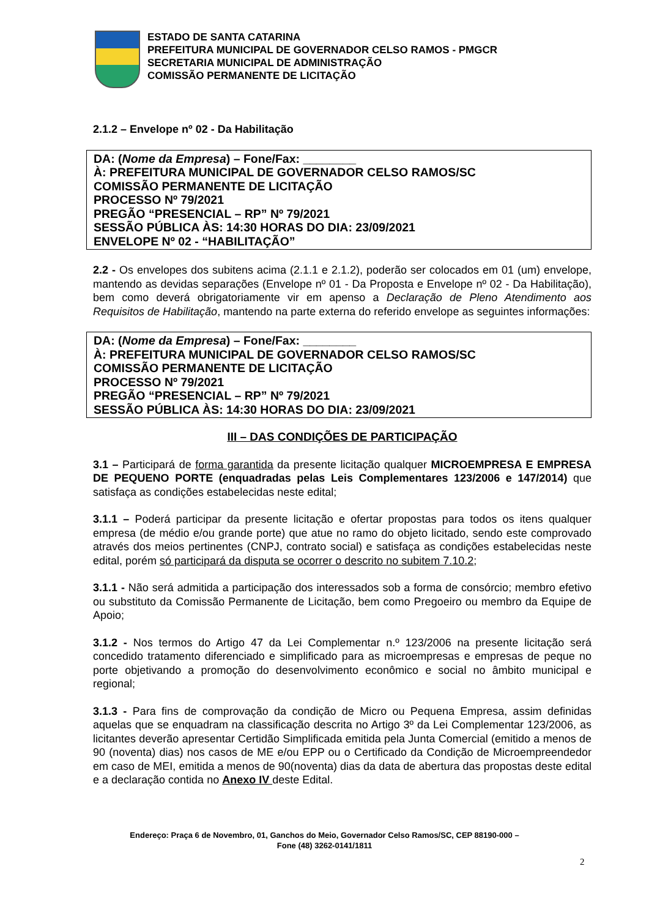ESTADO DE SANTA CATARINA
PREFEITURA MUNICIPAL DE GOVERNADOR CELSO RAMOS - PMGCR
SECRETARIA MUNICIPAL DE ADMINISTRAÇÃO
COMISSÃO PERMANENTE DE LICITAÇÃO
2.1.2 – Envelope nº 02 - Da Habilitação
DA: (Nome da Empresa) – Fone/Fax: ________
À: PREFEITURA MUNICIPAL DE GOVERNADOR CELSO RAMOS/SC
COMISSÃO PERMANENTE DE LICITAÇÃO
PROCESSO Nº 79/2021
PREGÃO “PRESENCIAL – RP” Nº 79/2021
SESSÃO PÚBLICA ÀS: 14:30 HORAS DO DIA: 23/09/2021
ENVELOPE Nº 02 - “HABILITAÇÃO”
2.2 - Os envelopes dos subitens acima (2.1.1 e 2.1.2), poderão ser colocados em 01 (um) envelope, mantendo as devidas separações (Envelope nº 01 - Da Proposta e Envelope nº 02 - Da Habilitação), bem como deverá obrigatoriamente vir em apenso a Declaração de Pleno Atendimento aos Requisitos de Habilitação, mantendo na parte externa do referido envelope as seguintes informações:
DA: (Nome da Empresa) – Fone/Fax: ________
À: PREFEITURA MUNICIPAL DE GOVERNADOR CELSO RAMOS/SC
COMISSÃO PERMANENTE DE LICITAÇÃO
PROCESSO Nº 79/2021
PREGÃO “PRESENCIAL – RP” Nº 79/2021
SESSÃO PÚBLICA ÀS: 14:30 HORAS DO DIA: 23/09/2021
III – DAS CONDIÇÕES DE PARTICIPAÇÃO
3.1 – Participará de forma garantida da presente licitação qualquer MICROEMPRESA E EMPRESA DE PEQUENO PORTE (enquadradas pelas Leis Complementares 123/2006 e 147/2014) que satisfaça as condições estabelecidas neste edital;
3.1.1 – Poderá participar da presente licitação e ofertar propostas para todos os itens qualquer empresa (de médio e/ou grande porte) que atue no ramo do objeto licitado, sendo este comprovado através dos meios pertinentes (CNPJ, contrato social) e satisfaça as condições estabelecidas neste edital, porém só participará da disputa se ocorrer o descrito no subitem 7.10.2;
3.1.1 - Não será admitida a participação dos interessados sob a forma de consórcio; membro efetivo ou substituto da Comissão Permanente de Licitação, bem como Pregoeiro ou membro da Equipe de Apoio;
3.1.2 - Nos termos do Artigo 47 da Lei Complementar n.º 123/2006 na presente licitação será concedido tratamento diferenciado e simplificado para as microempresas e empresas de peque no porte objetivando a promoção do desenvolvimento econômico e social no âmbito municipal e regional;
3.1.3 - Para fins de comprovação da condição de Micro ou Pequena Empresa, assim definidas aquelas que se enquadram na classificação descrita no Artigo 3º da Lei Complementar 123/2006, as licitantes deverão apresentar Certidão Simplificada emitida pela Junta Comercial (emitido a menos de 90 (noventa) dias) nos casos de ME e/ou EPP ou o Certificado da Condição de Microempreendedor em caso de MEI, emitida a menos de 90(noventa) dias da data de abertura das propostas deste edital e a declaração contida no Anexo IV deste Edital.
Endereço: Praça 6 de Novembro, 01, Ganchos do Meio, Governador Celso Ramos/SC, CEP 88190-000 –
Fone (48) 3262-0141/1811
2